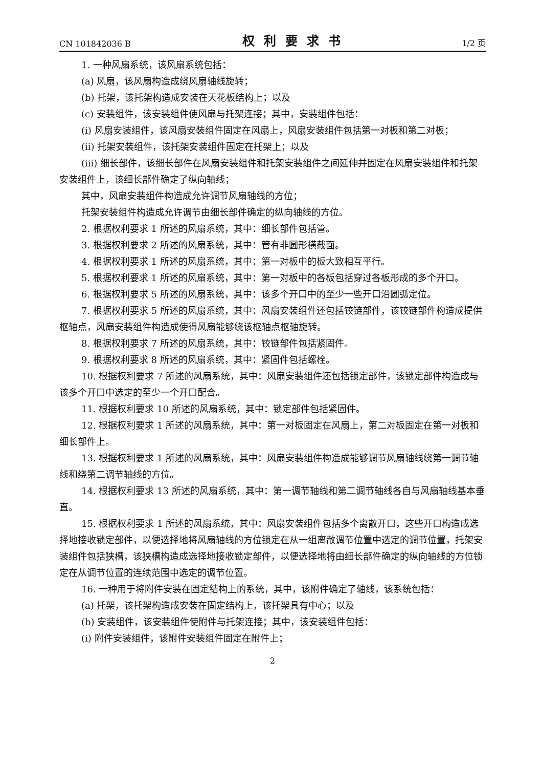CN 101842036 B 权利要求书 1/2 页
1. 一种风扇系统，该风扇系统包括：
(a) 风扇，该风扇构造成绕风扇轴线旋转；
(b) 托架，该托架构造成安装在天花板结构上；以及
(c) 安装组件，该安装组件使风扇与托架连接；其中，安装组件包括：
(i) 风扇安装组件，该风扇安装组件固定在风扇上，风扇安装组件包括第一对板和第二对板；
(ii) 托架安装组件，该托架安装组件固定在托架上；以及
(iii) 细长部件，该细长部件在风扇安装组件和托架安装组件之间延伸并固定在风扇安装组件和托架安装组件上，该细长部件确定了纵向轴线；
其中，风扇安装组件构造成允许调节风扇轴线的方位；
托架安装组件构造成允许调节由细长部件确定的纵向轴线的方位。
2. 根据权利要求 1 所述的风扇系统，其中：细长部件包括管。
3. 根据权利要求 2 所述的风扇系统，其中：管有非圆形横截面。
4. 根据权利要求 1 所述的风扇系统，其中：第一对板中的板大致相互平行。
5. 根据权利要求 1 所述的风扇系统，其中：第一对板中的各板包括穿过各板形成的多个开口。
6. 根据权利要求 5 所述的风扇系统，其中：该多个开口中的至少一些开口沿圆弧定位。
7. 根据权利要求 5 所述的风扇系统，其中：风扇安装组件还包括铰链部件，该铰链部件构造成提供枢轴点，风扇安装组件构造成使得风扇能够绕该枢轴点枢轴旋转。
8. 根据权利要求 7 所述的风扇系统，其中：铰链部件包括紧固件。
9. 根据权利要求 8 所述的风扇系统，其中：紧固件包括螺栓。
10. 根据权利要求 7 所述的风扇系统，其中：风扇安装组件还包括锁定部件，该锁定部件构造成与该多个开口中选定的至少一个开口配合。
11. 根据权利要求 10 所述的风扇系统，其中：锁定部件包括紧固件。
12. 根据权利要求 1 所述的风扇系统，其中：第一对板固定在风扇上，第二对板固定在第一对板和细长部件上。
13. 根据权利要求 1 所述的风扇系统，其中：风扇安装组件构造成能够调节风扇轴线绕第一调节轴线和绕第二调节轴线的方位。
14. 根据权利要求 13 所述的风扇系统，其中：第一调节轴线和第二调节轴线各自与风扇轴线基本垂直。
15. 根据权利要求 1 所述的风扇系统，其中：风扇安装组件包括多个离散开口，这些开口构造成选择地接收锁定部件，以便选择地将风扇轴线的方位锁定在从一组离散调节位置中选定的调节位置，托架安装组件包括狭槽，该狭槽构造成选择地接收锁定部件，以便选择地将由细长部件确定的纵向轴线的方位锁定在从调节位置的连续范围中选定的调节位置。
16. 一种用于将附件安装在固定结构上的系统，其中，该附件确定了轴线，该系统包括：
(a) 托架，该托架构造成安装在固定结构上，该托架具有中心；以及
(b) 安装组件，该安装组件使附件与托架连接；其中，该安装组件包括：
(i) 附件安装组件，该附件安装组件固定在附件上；
2